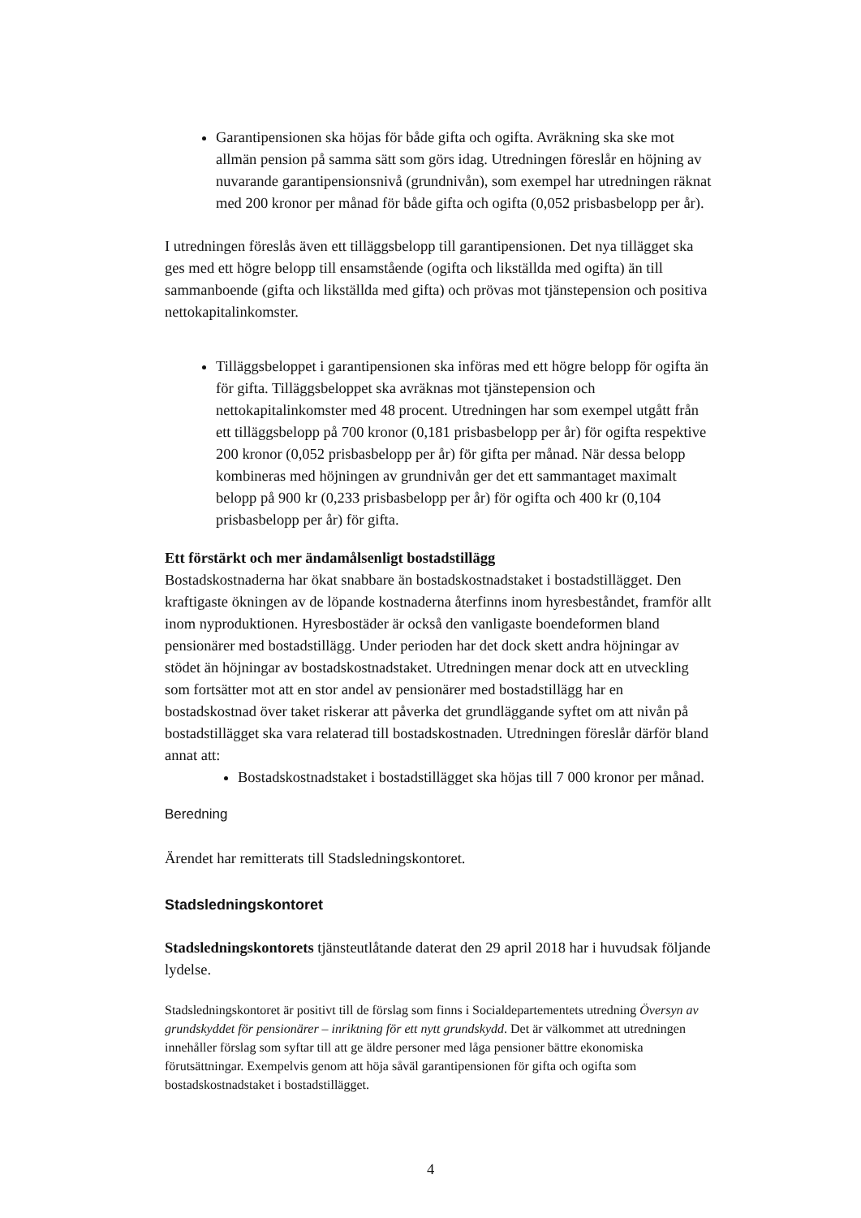Garantipensionen ska höjas för både gifta och ogifta. Avräkning ska ske mot allmän pension på samma sätt som görs idag. Utredningen föreslår en höjning av nuvarande garantipensionsnivå (grundnivån), som exempel har utredningen räknat med 200 kronor per månad för både gifta och ogifta (0,052 prisbasbelopp per år).
I utredningen föreslås även ett tilläggsbelopp till garantipensionen. Det nya tillägget ska ges med ett högre belopp till ensamstående (ogifta och likställda med ogifta) än till sammanboende (gifta och likställda med gifta) och prövas mot tjänstepension och positiva nettokapitalinkomster.
Tilläggsbeloppet i garantipensionen ska införas med ett högre belopp för ogifta än för gifta. Tilläggsbeloppet ska avräknas mot tjänstepension och nettokapitalinkomster med 48 procent. Utredningen har som exempel utgått från ett tilläggsbelopp på 700 kronor (0,181 prisbasbelopp per år) för ogifta respektive 200 kronor (0,052 prisbasbelopp per år) för gifta per månad. När dessa belopp kombineras med höjningen av grundnivån ger det ett sammantaget maximalt belopp på 900 kr (0,233 prisbasbelopp per år) för ogifta och 400 kr (0,104 prisbasbelopp per år) för gifta.
Ett förstärkt och mer ändamålsenligt bostadstillägg
Bostadskostnaderna har ökat snabbare än bostadskostnadstaket i bostadstillägget. Den kraftigaste ökningen av de löpande kostnaderna återfinns inom hyresbeståndet, framför allt inom nyproduktionen. Hyresbostäder är också den vanligaste boendeformen bland pensionärer med bostadstillägg. Under perioden har det dock skett andra höjningar av stödet än höjningar av bostadskostnadstaket. Utredningen menar dock att en utveckling som fortsätter mot att en stor andel av pensionärer med bostadstillägg har en bostadskostnad över taket riskerar att påverka det grundläggande syftet om att nivån på bostadstillägget ska vara relaterad till bostadskostnaden. Utredningen föreslår därför bland annat att:
Bostadskostnadstaket i bostadstillägget ska höjas till 7 000 kronor per månad.
Beredning
Ärendet har remitterats till Stadsledningskontoret.
Stadsledningskontoret
Stadsledningskontorets tjänsteutlåtande daterat den 29 april 2018 har i huvudsak följande lydelse.
Stadsledningskontoret är positivt till de förslag som finns i Socialdepartementets utredning Översyn av grundskyddet för pensionärer – inriktning för ett nytt grundskydd. Det är välkommet att utredningen innehåller förslag som syftar till att ge äldre personer med låga pensioner bättre ekonomiska förutsättningar. Exempelvis genom att höja såväl garantipensionen för gifta och ogifta som bostadskostnadstaket i bostadstillägget.
4